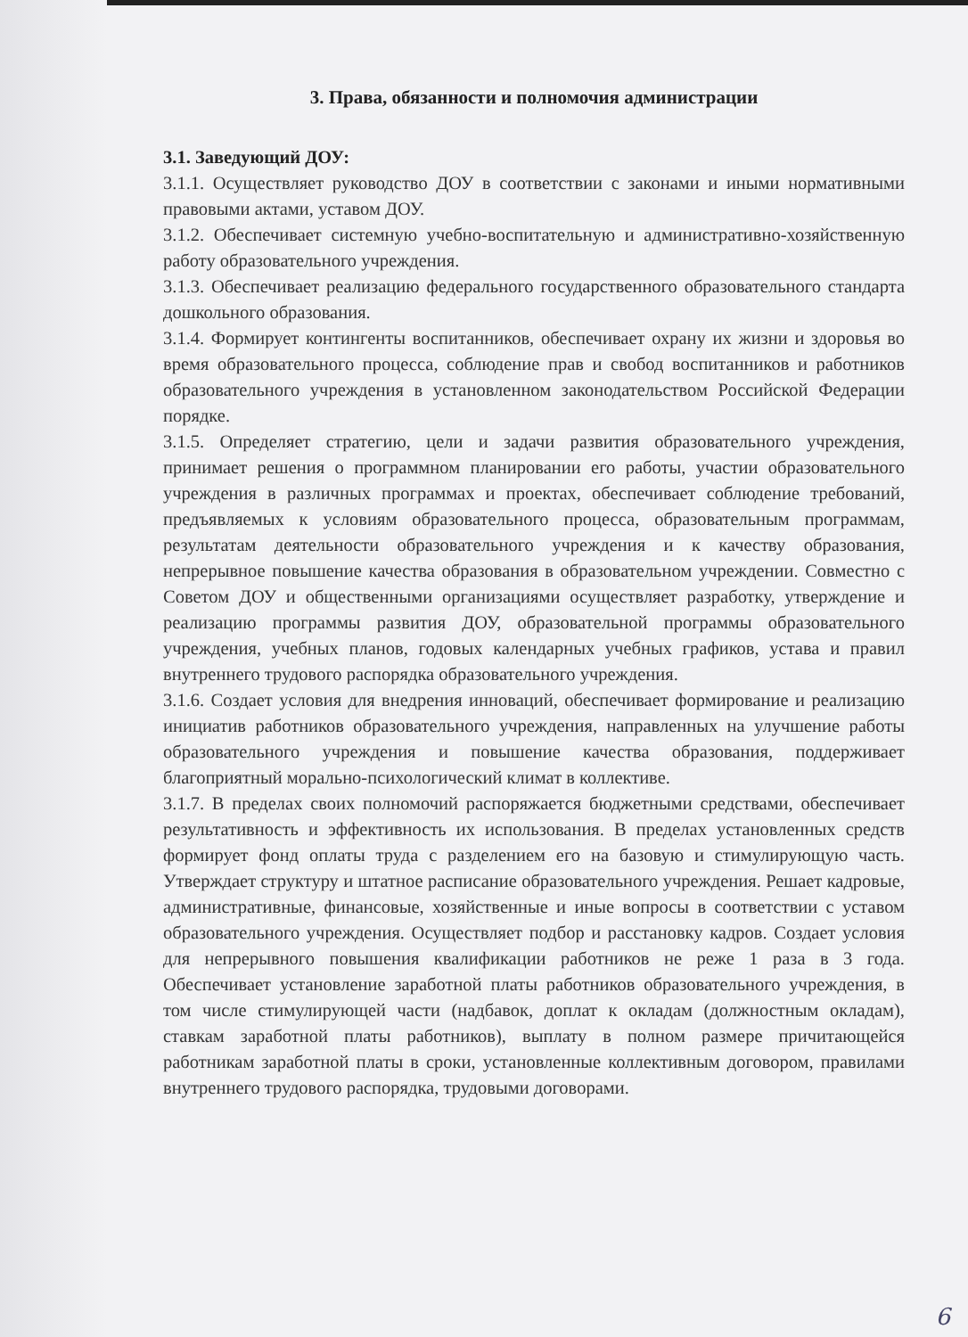3. Права, обязанности и полномочия администрации
3.1. Заведующий ДОУ:
3.1.1. Осуществляет руководство ДОУ в соответствии с законами и иными нормативными правовыми актами, уставом ДОУ.
3.1.2. Обеспечивает системную учебно-воспитательную и административно-хозяйственную работу образовательного учреждения.
3.1.3. Обеспечивает реализацию федерального государственного образовательного стандарта дошкольного образования.
3.1.4. Формирует контингенты воспитанников, обеспечивает охрану их жизни и здоровья во время образовательного процесса, соблюдение прав и свобод воспитанников и работников образовательного учреждения в установленном законодательством Российской Федерации порядке.
3.1.5. Определяет стратегию, цели и задачи развития образовательного учреждения, принимает решения о программном планировании его работы, участии образовательного учреждения в различных программах и проектах, обеспечивает соблюдение требований, предъявляемых к условиям образовательного процесса, образовательным программам, результатам деятельности образовательного учреждения и к качеству образования, непрерывное повышение качества образования в образовательном учреждении. Совместно с Советом ДОУ и общественными организациями осуществляет разработку, утверждение и реализацию программы развития ДОУ, образовательной программы образовательного учреждения, учебных планов, годовых календарных учебных графиков, устава и правил внутреннего трудового распорядка образовательного учреждения.
3.1.6. Создает условия для внедрения инноваций, обеспечивает формирование и реализацию инициатив работников образовательного учреждения, направленных на улучшение работы образовательного учреждения и повышение качества образования, поддерживает благоприятный морально-психологический климат в коллективе.
3.1.7. В пределах своих полномочий распоряжается бюджетными средствами, обеспечивает результативность и эффективность их использования. В пределах установленных средств формирует фонд оплаты труда с разделением его на базовую и стимулирующую часть. Утверждает структуру и штатное расписание образовательного учреждения. Решает кадровые, административные, финансовые, хозяйственные и иные вопросы в соответствии с уставом образовательного учреждения. Осуществляет подбор и расстановку кадров. Создает условия для непрерывного повышения квалификации работников не реже 1 раза в 3 года. Обеспечивает установление заработной платы работников образовательного учреждения, в том числе стимулирующей части (надбавок, доплат к окладам (должностным окладам), ставкам заработной платы работников), выплату в полном размере причитающейся работникам заработной платы в сроки, установленные коллективным договором, правилами внутреннего трудового распорядка, трудовыми договорами.
6